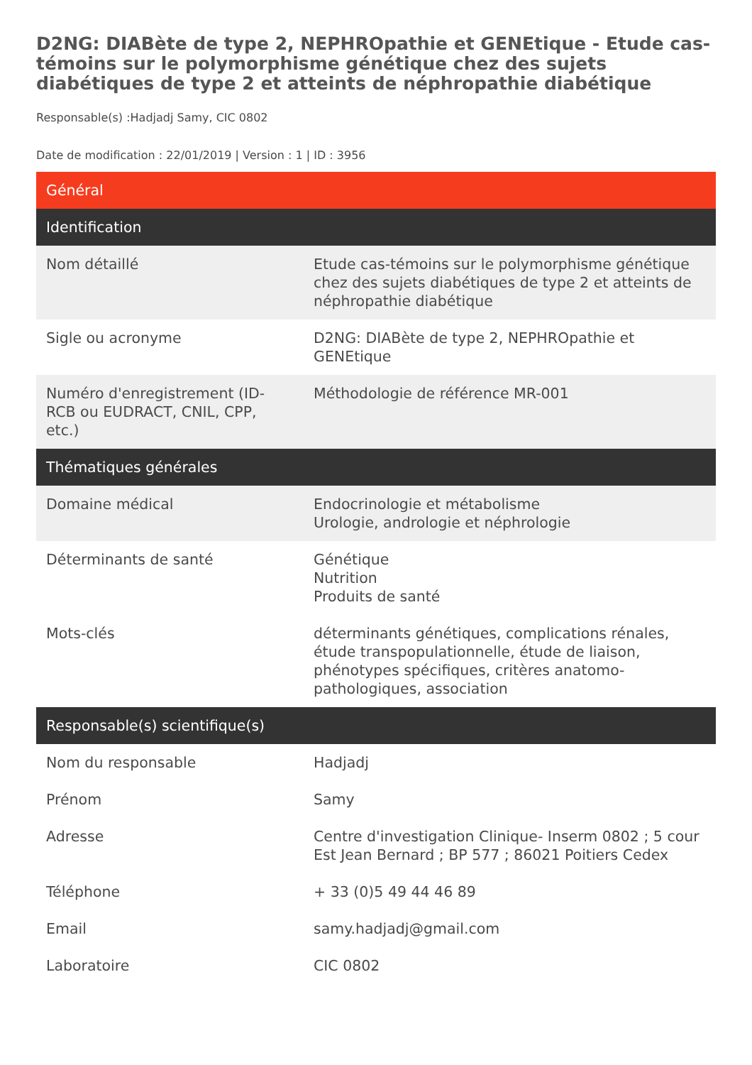D2NG: DIABète de type 2, NEPHROpathie et GENEtique - Etude cas-témoins sur le polymorphisme génétique chez des sujets diabétiques de type 2 et atteints de néphropathie diabétique
Responsable(s) :Hadjadj Samy, CIC 0802
Date de modification : 22/01/2019 | Version : 1 | ID : 3956
| Général | |
| --- | --- |
| Identification | |
| Nom détaillé | Etude cas-témoins sur le polymorphisme génétique chez des sujets diabétiques de type 2 et atteints de néphropathie diabétique |
| Sigle ou acronyme | D2NG: DIABète de type 2, NEPHROpathie et GENEtique |
| Numéro d'enregistrement (ID-RCB ou EUDRACT, CNIL, CPP, etc.) | Méthodologie de référence MR-001 |
| Thématiques générales | |
| Domaine médical | Endocrinologie et métabolisme Urologie, andrologie et néphrologie |
| Déterminants de santé | Génétique Nutrition Produits de santé |
| Mots-clés | déterminants génétiques, complications rénales, étude transpopulationnelle, étude de liaison, phénotypes spécifiques, critères anatomo-pathologiques, association |
| Responsable(s) scientifique(s) | |
| Nom du responsable | Hadjadj |
| Prénom | Samy |
| Adresse | Centre d'investigation Clinique- Inserm 0802 ; 5 cour Est Jean Bernard ; BP 577 ; 86021 Poitiers Cedex |
| Téléphone | + 33 (0)5 49 44 46 89 |
| Email | samy.hadjadj@gmail.com |
| Laboratoire | CIC 0802 |